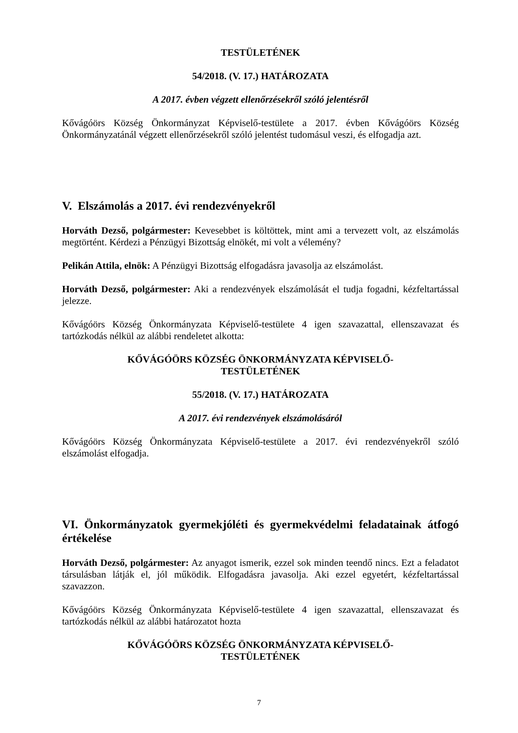TESTÜLETÉNEK
54/2018. (V. 17.) HATÁROZATA
A 2017. évben végzett ellenőrzésekről szóló jelentésről
Kővágóörs Község Önkormányzat Képviselő-testülete a 2017. évben Kővágóörs Község Önkormányzatánál végzett ellenőrzésekről szóló jelentést tudomásul veszi, és elfogadja azt.
V. Elszámolás a 2017. évi rendezvényekről
Horváth Dezső, polgármester: Kevesebbet is költöttek, mint ami a tervezett volt, az elszámolás megtörtént. Kérdezi a Pénzügyi Bizottság elnökét, mi volt a vélemény?
Pelikán Attila, elnök: A Pénzügyi Bizottság elfogadásra javasolja az elszámolást.
Horváth Dezső, polgármester: Aki a rendezvények elszámolását el tudja fogadni, kézfeltartással jelezze.
Kővágóörs Község Önkormányzata Képviselő-testülete 4 igen szavazattal, ellenszavazat és tartózkodás nélkül az alábbi rendeletet alkotta:
KŐVÁGÓÖRS KÖZSÉG ÖNKORMÁNYZATA KÉPVISELŐ-
TESTÜLETÉNEK
55/2018. (V. 17.) HATÁROZATA
A 2017. évi rendezvények elszámolásáról
Kővágóörs Község Önkormányzata Képviselő-testülete a 2017. évi rendezvényekről szóló elszámolást elfogadja.
VI. Önkormányzatok gyermekjóléti és gyermekvédelmi feladatainak átfogó értékelése
Horváth Dezső, polgármester: Az anyagot ismerik, ezzel sok minden teendő nincs. Ezt a feladatot társulásban látják el, jól működik. Elfogadásra javasolja. Aki ezzel egyetért, kézfeltartással szavazzon.
Kővágóörs Község Önkormányzata Képviselő-testülete 4 igen szavazattal, ellenszavazat és tartózkodás nélkül az alábbi határozatot hozta
KŐVÁGÓÖRS KÖZSÉG ÖNKORMÁNYZATA KÉPVISELŐ-
TESTÜLETÉNEK
7